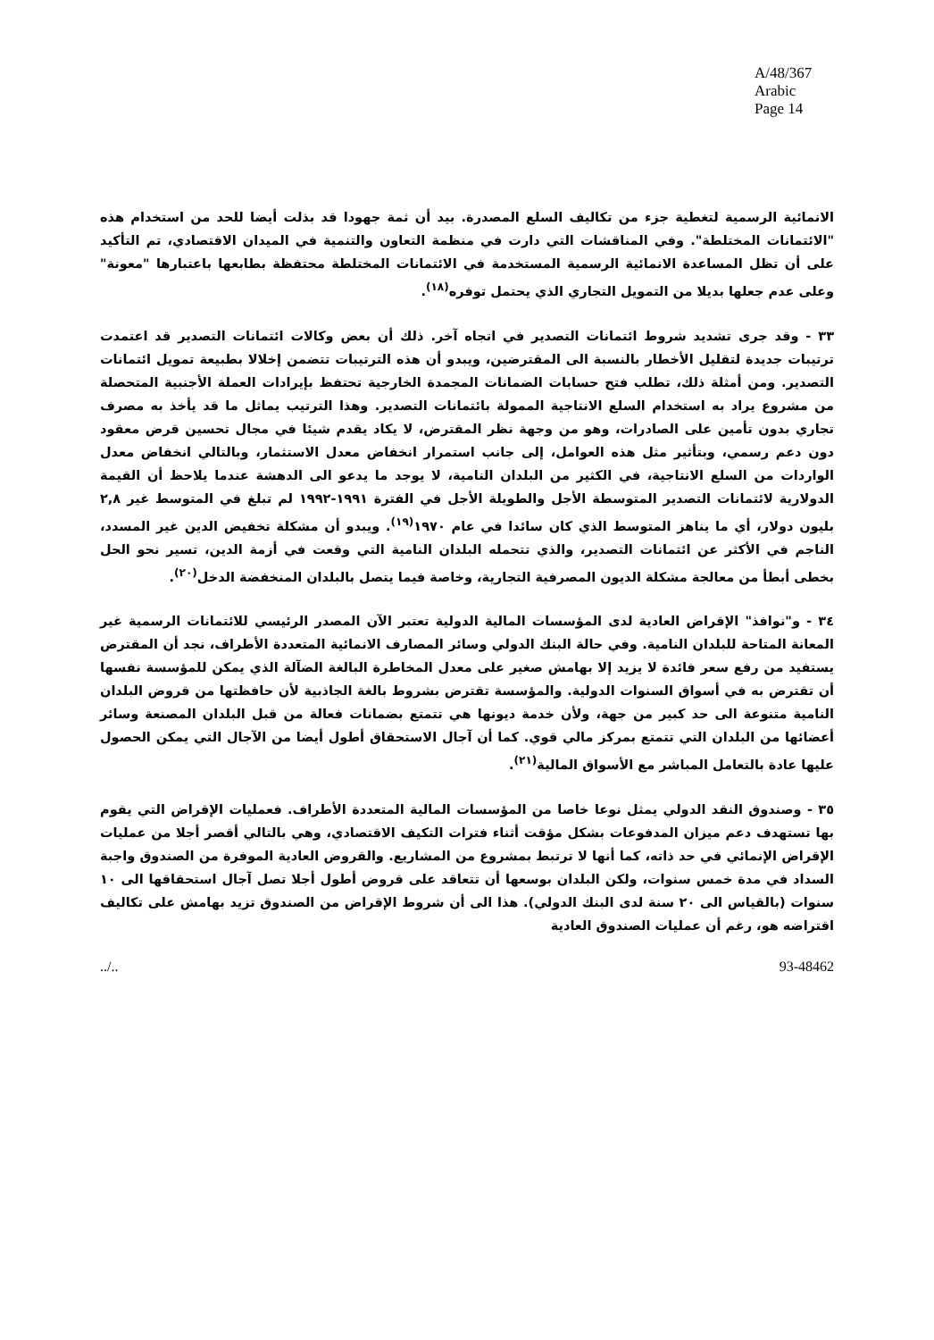A/48/367
Arabic
Page 14
الانمائية الرسمية لتغطية جزء من تكاليف السلع المصدرة. بيد أن ثمة جهودا قد بذلت أيضا للحد من استخدام هذه "الائتمانات المختلطة". وفي المناقشات التي دارت في منظمة التعاون والتنمية في الميدان الاقتصادي، تم التأكيد على أن تظل المساعدة الانمائية الرسمية المستخدمة في الائتمانات المختلطة محتفظة بطابعها باعتبارها "معونة" وعلى عدم جعلها بديلا من التمويل التجاري الذي يحتمل توفره<sup>(١٨)</sup>.
٣٣ - وقد جرى تشديد شروط ائتمانات التصدير في اتجاه آخر. ذلك أن بعض وكالات ائتمانات التصدير قد اعتمدت ترتيبات جديدة لتقليل الأخطار بالنسبة الى المقترضين، ويبدو أن هذه الترتيبات تتضمن إخلالا بطبيعة تمويل ائتمانات التصدير. ومن أمثلة ذلك، تطلب فتح حسابات الضمانات المجمدة الخارجية تحتفظ بإيرادات العملة الأجنبية المتحصلة من مشروع يراد به استخدام السلع الانتاجية الممولة بائتمانات التصدير. وهذا الترتيب يماثل ما قد يأخذ به مصرف تجاري بدون تأمين على الصادرات، وهو من وجهة نظر المقترض، لا يكاد يقدم شيئا في مجال تحسين قرض معقود دون دعم رسمي، وبتأثير مثل هذه العوامل، إلى جانب استمرار انخفاض معدل الاستثمار، وبالتالي انخفاض معدل الواردات من السلع الانتاجية، في الكثير من البلدان النامية، لا يوجد ما يدعو الى الدهشة عندما يلاحظ أن القيمة الدولارية لائتمانات التصدير المتوسطة الأجل والطويلة الأجل في الفترة ١٩٩١-١٩٩٢ لم تبلغ في المتوسط غير ٢,٨ بليون دولار، أي ما يناهز المتوسط الذي كان سائدا في عام ١٩٧٠<sup>(١٩)</sup>. ويبدو أن مشكلة تخفيض الدين غير المسدد، الناجم في الأكثر عن ائتمانات التصدير، والذي تتحمله البلدان النامية التي وقعت في أزمة الدين، تسير نحو الحل بخطى أبطأ من معالجة مشكلة الديون المصرفية التجارية، وخاصة فيما يتصل بالبلدان المنخفضة الدخل<sup>(٢٠)</sup>.
٣٤ - و"نوافذ" الإقراض العادية لدى المؤسسات المالية الدولية تعتبر الآن المصدر الرئيسي للائتمانات الرسمية غير المعانة المتاحة للبلدان النامية. وفي حالة البنك الدولي وسائر المصارف الانمائية المتعددة الأطراف، نجد أن المقترض يستفيد من رفع سعر فائدة لا يزيد إلا بهامش صغير على معدل المخاطرة البالغة الضآلة الذي يمكن للمؤسسة نفسها أن تقترض به في أسواق السنوات الدولية. والمؤسسة تقترض بشروط بالغة الجاذبية لأن حافظتها من قروض البلدان النامية متنوعة الى حد كبير من جهة، ولأن خدمة ديونها هي تتمتع بضمانات فعالة من قبل البلدان المصنعة وسائر أعضائها من البلدان التي تتمتع بمركز مالي قوي. كما أن آجال الاستحقاق أطول أيضا من الآجال التي يمكن الحصول عليها عادة بالتعامل المباشر مع الأسواق المالية<sup>(٢١)</sup>.
٣٥ - وصندوق النقد الدولي يمثل نوعا خاصا من المؤسسات المالية المتعددة الأطراف. فعمليات الإقراض التي يقوم بها تستهدف دعم ميزان المدفوعات بشكل مؤقت أثناء فترات التكيف الاقتصادي، وهي بالتالي أقصر أجلا من عمليات الإقراض الإنمائي في حد ذاته، كما أنها لا ترتبط بمشروع من المشاريع. والقروض العادية الموفرة من الصندوق واجبة السداد في مدة خمس سنوات، ولكن البلدان بوسعها أن تتعاقد على قروض أطول أجلا تصل آجال استحقاقها الى ١٠ سنوات (بالقياس الى ٢٠ سنة لدى البنك الدولي). هذا الى أن شروط الإقراض من الصندوق تزيد بهامش على تكاليف اقتراضه هو، رغم أن عمليات الصندوق العادية
../.. 93-48462